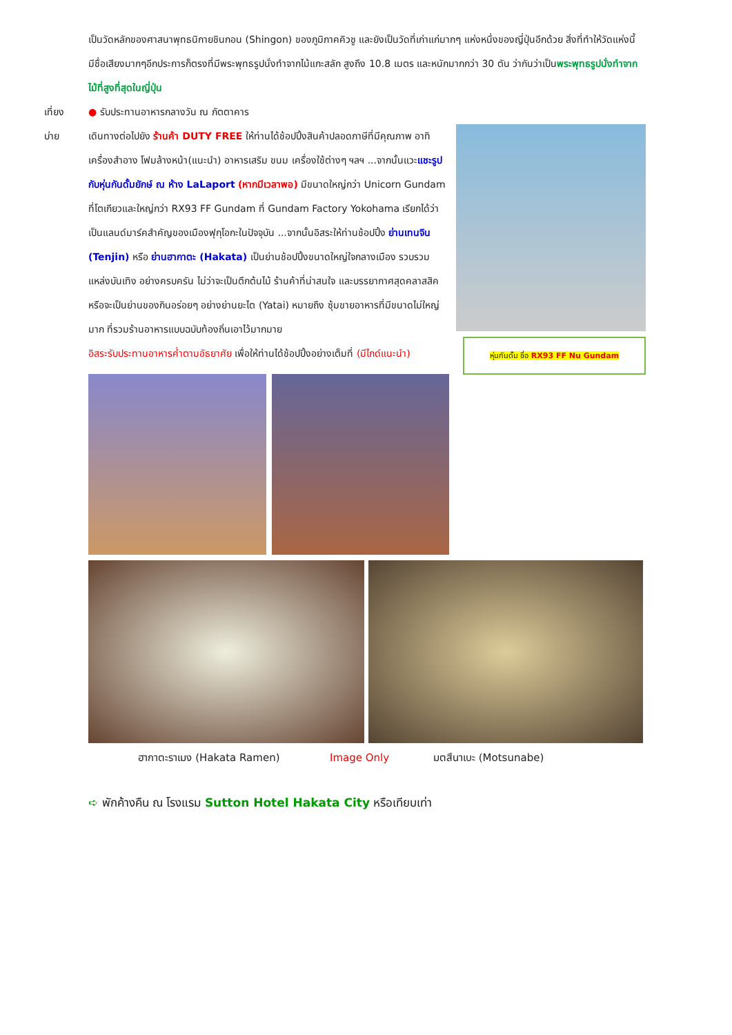เป็นวัดหลักของศาสนาพุทธนิกายชินกอน (Shingon) ของภูมิภาคคิวชู และยังเป็นวัดที่เก่าแก่มากๆ แห่งหนึ่งของญี่ปุ่นอีกด้วย สิ่งที่ทำให้วัดแห่งนี้มีชื่อเสียงมากๆอีกประการก็ตรงที่มีพระพุทธรูปนั่งทำจากไม้แกะสลัก สูงถึง 10.8 เมตร และหนักมากกว่า 30 ตัน ว่ากันว่าเป็นพระพุทธรูปนั่งทำจากไม้ที่สูงที่สุดในญี่ปุ่น
เที่ยง ● รับประทานอาหารกลางวัน ณ ภัตตาคาร
บ่าย
หุ่นกันดั้ม ชื่อ RX93 FF Nu Gundam
เดินทางต่อไปยัง ร้านค้า DUTY FREE ให้ท่านได้ช้อปปิ้งสินค้าปลอดภาษีที่มีคุณภาพ อาทิ เครื่องสำอาง โฟมล้างหน้า(แนะนำ) อาหารเสริม ขนม เครื่องใช้ต่างๆ ฯลฯ ...จากนั้นแวะแชะรูปกับหุ่นกันดั้มยักษ์ ณ ห้าง LaLaport (หากมีเวลาพอ) มีขนาดใหญ่กว่า Unicorn Gundam ที่โตเกียวและใหญ่กว่า RX93 FF Gundam ที่ Gundam Factory Yokohama เรียกได้ว่าเป็นแลนด์มาร์คสำคัญของเมืองฟุกุโอกะในปัจจุบัน ...จากนั้นอิสระให้ท่านช้อปปิ้ง ย่านเทนจิน (Tenjin) หรือ ย่านฮากาตะ (Hakata) เป็นย่านช้อปปิ้งขนาดใหญ่ใจกลางเมือง รวบรวมแหล่งบันเทิง อย่างครบครัน ไม่ว่าจะเป็นตึกต้นไม้ ร้านค้าที่น่าสนใจ และบรรยากาศสุดคลาสสิค หรือจะเป็นย่านของกินอร่อยๆ อย่างย่านยะไต (Yatai) หมายถึง ซุ้มขายอาหารที่มีขนาดไม่ใหญ่มาก ที่รวมร้านอาหารแบบฉบับท้องถิ่นเอาไว้มากมาย
อิสระรับประทานอาหารค่ำตามอัธยาศัย เพื่อให้ท่านได้ช้อปปิ้งอย่างเต็มที่ (มีไกด์แนะนำ)
ฮากาตะราเมง (Hakata Ramen) Image Only มตสึนาเบะ (Motsunabe)
➪ พักค้างคืน ณ โรงแรม Sutton Hotel Hakata City หรือเทียบเท่า